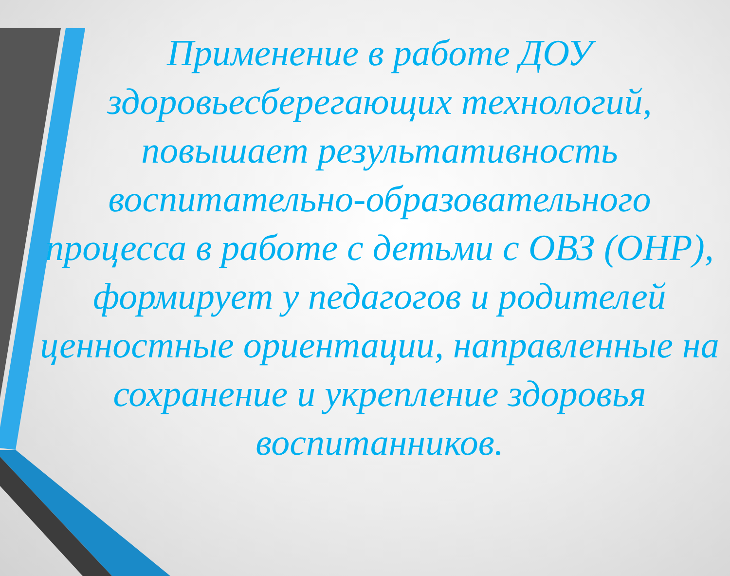Применение в работе ДОУ здоровьесберегающих технологий, повышает результативность воспитательно-образовательного процесса в работе с детьми с ОВЗ (ОНР), формирует у педагогов и родителей ценностные ориентации, направленные на сохранение и укрепление здоровья воспитанников.